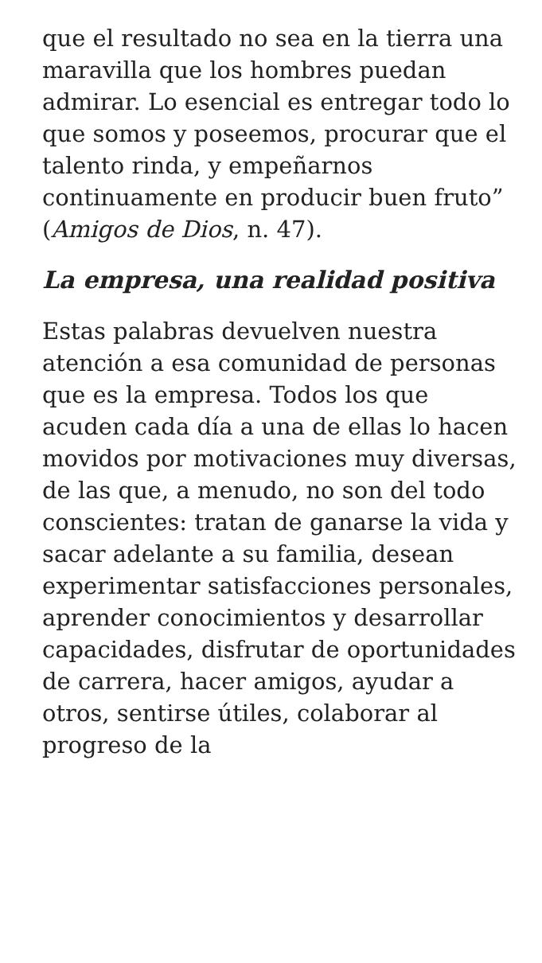que el resultado no sea en la tierra una maravilla que los hombres puedan admirar. Lo esencial es entregar todo lo que somos y poseemos, procurar que el talento rinda, y empeñarnos continuamente en producir buen fruto” (Amigos de Dios, n. 47).
La empresa, una realidad positiva
Estas palabras devuelven nuestra atención a esa comunidad de personas que es la empresa. Todos los que acuden cada día a una de ellas lo hacen movidos por motivaciones muy diversas, de las que, a menudo, no son del todo conscientes: tratan de ganarse la vida y sacar adelante a su familia, desean experimentar satisfacciones personales, aprender conocimientos y desarrollar capacidades, disfrutar de oportunidades de carrera, hacer amigos, ayudar a otros, sentirse útiles, colaborar al progreso de la